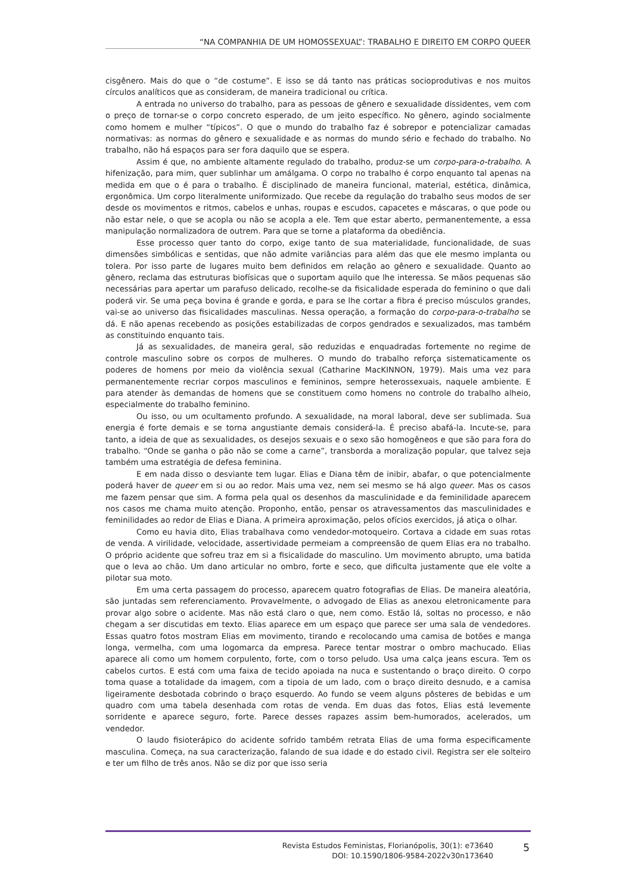“NA COMPANHIA DE UM HOMOSSEXUAL”: TRABALHO E DIREITO EM CORPO QUEER
cisgênero. Mais do que o “de costume”. E isso se dá tanto nas práticas socioprodutivas e nos muitos círculos analíticos que as consideram, de maneira tradicional ou crítica.
A entrada no universo do trabalho, para as pessoas de gênero e sexualidade dissidentes, vem com o preço de tornar-se o corpo concreto esperado, de um jeito específico. No gênero, agindo socialmente como homem e mulher “típicos”. O que o mundo do trabalho faz é sobrepor e potencializar camadas normativas: as normas do gênero e sexualidade e as normas do mundo sério e fechado do trabalho. No trabalho, não há espaços para ser fora daquilo que se espera.
Assim é que, no ambiente altamente regulado do trabalho, produz-se um corpo-para-o-trabalho. A hifenização, para mim, quer sublinhar um amálgama. O corpo no trabalho é corpo enquanto tal apenas na medida em que o é para o trabalho. É disciplinado de maneira funcional, material, estética, dinâmica, ergonômica. Um corpo literalmente uniformizado. Que recebe da regulação do trabalho seus modos de ser desde os movimentos e ritmos, cabelos e unhas, roupas e escudos, capacetes e máscaras, o que pode ou não estar nele, o que se acopla ou não se acopla a ele. Tem que estar aberto, permanentemente, a essa manipulação normalizadora de outrem. Para que se torne a plataforma da obediência.
Esse processo quer tanto do corpo, exige tanto de sua materialidade, funcionalidade, de suas dimensões simbólicas e sentidas, que não admite variâncias para além das que ele mesmo implanta ou tolera. Por isso parte de lugares muito bem definidos em relação ao gênero e sexualidade. Quanto ao gênero, reclama das estruturas biofísicas que o suportam aquilo que lhe interessa. Se mãos pequenas são necessárias para apertar um parafuso delicado, recolhe-se da fisicalidade esperada do feminino o que dali poderá vir. Se uma peça bovina é grande e gorda, e para se lhe cortar a fibra é preciso músculos grandes, vai-se ao universo das fisicalidades masculinas. Nessa operação, a formação do corpo-para-o-trabalho se dá. E não apenas recebendo as posições estabilizadas de corpos gendrados e sexualizados, mas também as constituindo enquanto tais.
Já as sexualidades, de maneira geral, são reduzidas e enquadradas fortemente no regime de controle masculino sobre os corpos de mulheres. O mundo do trabalho reforça sistematicamente os poderes de homens por meio da violência sexual (Catharine MacKINNON, 1979). Mais uma vez para permanentemente recriar corpos masculinos e femininos, sempre heterossexuais, naquele ambiente. E para atender às demandas de homens que se constituem como homens no controle do trabalho alheio, especialmente do trabalho feminino.
Ou isso, ou um ocultamento profundo. A sexualidade, na moral laboral, deve ser sublimada. Sua energia é forte demais e se torna angustiante demais considerá-la. É preciso abafá-la. Incute-se, para tanto, a ideia de que as sexualidades, os desejos sexuais e o sexo são homogêneos e que são para fora do trabalho. “Onde se ganha o pão não se come a carne”, transborda a moralização popular, que talvez seja também uma estratégia de defesa feminina.
E em nada disso o desviante tem lugar. Elias e Diana têm de inibir, abafar, o que potencialmente poderá haver de queer em si ou ao redor. Mais uma vez, nem sei mesmo se há algo queer. Mas os casos me fazem pensar que sim. A forma pela qual os desenhos da masculinidade e da feminilidade aparecem nos casos me chama muito atenção. Proponho, então, pensar os atravessamentos das masculinidades e feminilidades ao redor de Elias e Diana. A primeira aproximação, pelos ofícios exercidos, já atiça o olhar.
Como eu havia dito, Elias trabalhava como vendedor-motoqueiro. Cortava a cidade em suas rotas de venda. A virilidade, velocidade, assertividade permeiam a compreensão de quem Elias era no trabalho. O próprio acidente que sofreu traz em si a fisicalidade do masculino. Um movimento abrupto, uma batida que o leva ao chão. Um dano articular no ombro, forte e seco, que dificulta justamente que ele volte a pilotar sua moto.
Em uma certa passagem do processo, aparecem quatro fotografias de Elias. De maneira aleatória, são juntadas sem referenciamento. Provavelmente, o advogado de Elias as anexou eletronicamente para provar algo sobre o acidente. Mas não está claro o que, nem como. Estão lá, soltas no processo, e não chegam a ser discutidas em texto. Elias aparece em um espaço que parece ser uma sala de vendedores. Essas quatro fotos mostram Elias em movimento, tirando e recolocando uma camisa de botões e manga longa, vermelha, com uma logomarca da empresa. Parece tentar mostrar o ombro machucado. Elias aparece ali como um homem corpulento, forte, com o torso peludo. Usa uma calça jeans escura. Tem os cabelos curtos. E está com uma faixa de tecido apoiada na nuca e sustentando o braço direito. O corpo toma quase a totalidade da imagem, com a tipoia de um lado, com o braço direito desnudo, e a camisa ligeiramente desbotada cobrindo o braço esquerdo. Ao fundo se veem alguns pôsteres de bebidas e um quadro com uma tabela desenhada com rotas de venda. Em duas das fotos, Elias está levemente sorridente e aparece seguro, forte. Parece desses rapazes assim bem-humorados, acelerados, um vendedor.
O laudo fisioterápico do acidente sofrido também retrata Elias de uma forma especificamente masculina. Começa, na sua caracterização, falando de sua idade e do estado civil. Registra ser ele solteiro e ter um filho de três anos. Não se diz por que isso seria
Revista Estudos Feministas, Florianópolis, 30(1): e73640
DOI: 10.1590/1806-9584-2022v30n173640
5